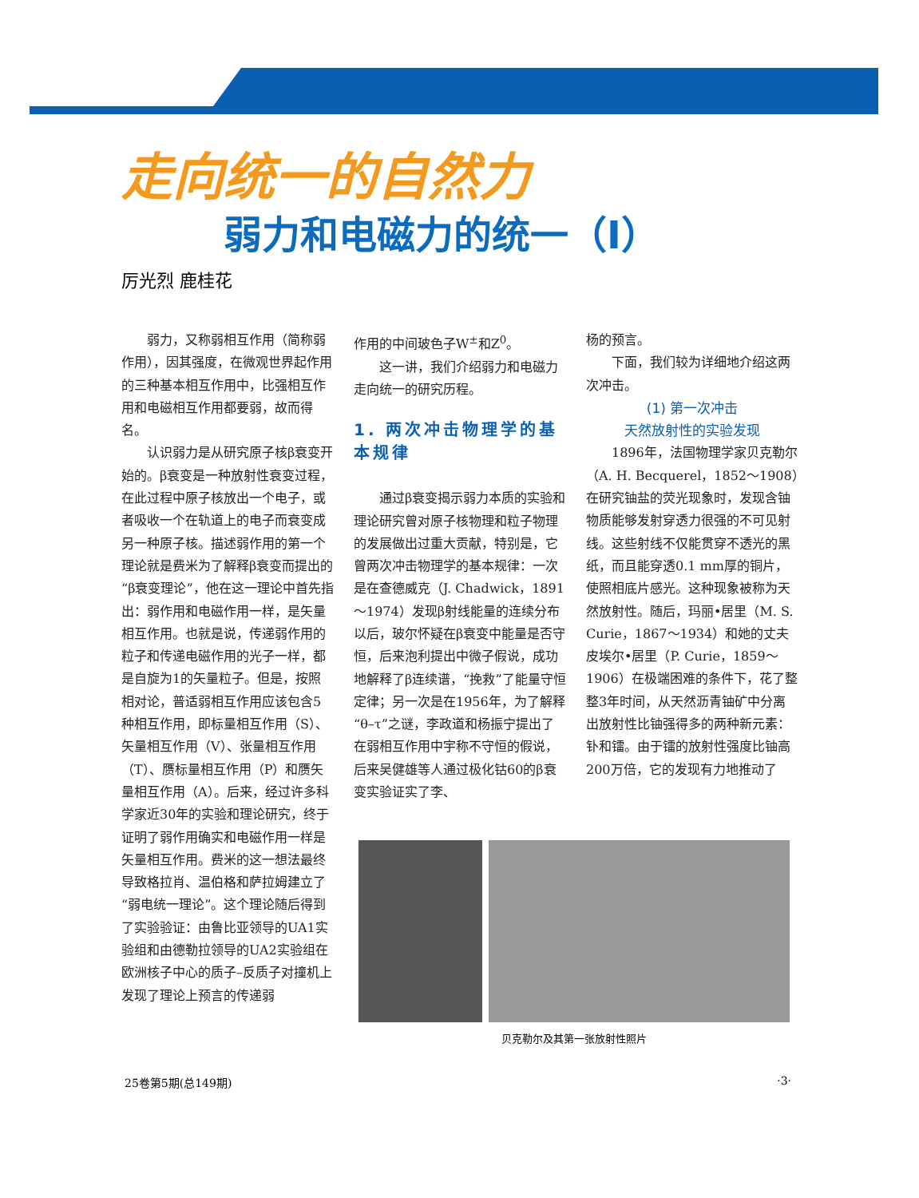走向统一的自然力
弱力和电磁力的统一（Ⅰ）
厉光烈 鹿桂花
弱力，又称弱相互作用（简称弱作用），因其强度，在微观世界起作用的三种基本相互作用中，比强相互作用和电磁相互作用都要弱，故而得名。
认识弱力是从研究原子核β衰变开始的。β衰变是一种放射性衰变过程，在此过程中原子核放出一个电子，或者吸收一个在轨道上的电子而衰变成另一种原子核。描述弱作用的第一个理论就是费米为了解释β衰变而提出的“β衰变理论”，他在这一理论中首先指出：弱作用和电磁作用一样，是矢量相互作用。也就是说，传递弱作用的粒子和传递电磁作用的光子一样，都是自旋为1的矢量粒子。但是，按照相对论，普适弱相互作用应该包含5种相互作用，即标量相互作用（S）、矢量相互作用（V）、张量相互作用（T）、赝标量相互作用（P）和赝矢量相互作用（A）。后来，经过许多科学家近30年的实验和理论研究，终于证明了弱作用确实和电磁作用一样是矢量相互作用。费米的这一想法最终导致格拉肖、温伯格和萨拉姆建立了“弱电统一理论”。这个理论随后得到了实验验证：由鲁比亚领导的UA1实验组和由德勒拉领导的UA2实验组在欧洲核子中心的质子–反质子对撞机上发现了理论上预言的传递弱
作用的中间玻色子W<sup>±</sup>和Z<sup>0</sup>。
这一讲，我们介绍弱力和电磁力走向统一的研究历程。
1. 两次冲击物理学的基本规律
通过β衰变揭示弱力本质的实验和理论研究曾对原子核物理和粒子物理的发展做出过重大贡献，特别是，它曾两次冲击物理学的基本规律：一次是在查德威克（J. Chadwick，1891～1974）发现β射线能量的连续分布以后，玻尔怀疑在β衰变中能量是否守恒，后来泡利提出中微子假说，成功地解释了β连续谱，“挽救”了能量守恒定律；另一次是在1956年，为了解释“θ–τ”之谜，李政道和杨振宁提出了在弱相互作用中宇称不守恒的假说，后来吴健雄等人通过极化钴60的β衰变实验证实了李、
杨的预言。
下面，我们较为详细地介绍这两次冲击。
(1) 第一次冲击
天然放射性的实验发现
1896年，法国物理学家贝克勒尔（A. H. Becquerel，1852～1908）在研究铀盐的荧光现象时，发现含铀物质能够发射穿透力很强的不可见射线。这些射线不仅能贯穿不透光的黑纸，而且能穿透0.1 mm厚的铜片，使照相底片感光。这种现象被称为天然放射性。随后，玛丽•居里（M. S. Curie，1867～1934）和她的丈夫皮埃尔•居里（P. Curie，1859～1906）在极端困难的条件下，花了整整3年时间，从天然沥青铀矿中分离出放射性比铀强得多的两种新元素：钋和镭。由于镭的放射性强度比铀高200万倍，它的发现有力地推动了
贝克勒尔及其第一张放射性照片
25卷第5期(总149期) ·3·